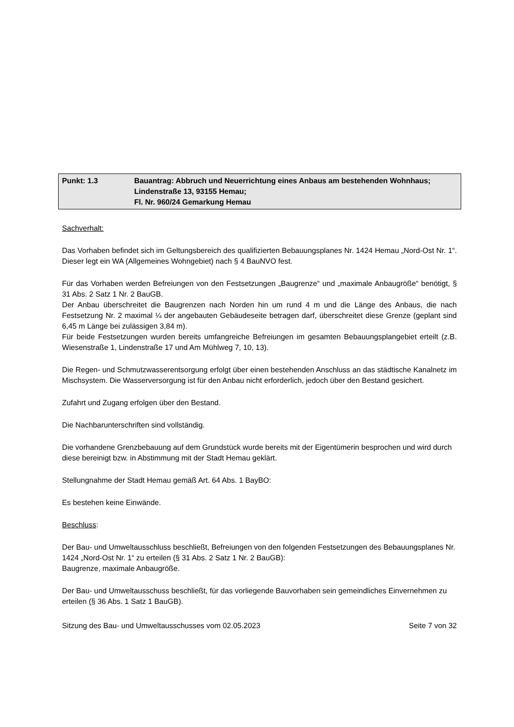| Punkt: 1.3 | Bauantrag: Abbruch und Neuerrichtung eines Anbaus am bestehenden Wohnhaus; Lindenstraße 13, 93155 Hemau; Fl. Nr. 960/24 Gemarkung Hemau |
Sachverhalt:
Das Vorhaben befindet sich im Geltungsbereich des qualifizierten Bebauungsplanes Nr. 1424 Hemau „Nord-Ost Nr. 1“. Dieser legt ein WA (Allgemeines Wohngebiet) nach § 4 BauNVO fest.
Für das Vorhaben werden Befreiungen von den Festsetzungen „Baugrenze“ und „maximale Anbaugröße“ benötigt, § 31 Abs. 2 Satz 1 Nr. 2 BauGB.
Der Anbau überschreitet die Baugrenzen nach Norden hin um rund 4 m und die Länge des Anbaus, die nach Festsetzung Nr. 2 maximal ¼ der angebauten Gebäudeseite betragen darf, überschreitet diese Grenze (geplant sind 6,45 m Länge bei zulässigen 3,84 m).
Für beide Festsetzungen wurden bereits umfangreiche Befreiungen im gesamten Bebauungsplangebiet erteilt (z.B. Wiesenstraße 1, Lindenstraße 17 und Am Mühlweg 7, 10, 13).
Die Regen- und Schmutzwasserentsorgung erfolgt über einen bestehenden Anschluss an das städtische Kanalnetz im Mischsystem. Die Wasserversorgung ist für den Anbau nicht erforderlich, jedoch über den Bestand gesichert.
Zufahrt und Zugang erfolgen über den Bestand.
Die Nachbarunterschriften sind vollständig.
Die vorhandene Grenzbebauung auf dem Grundstück wurde bereits mit der Eigentümerin besprochen und wird durch diese bereinigt bzw. in Abstimmung mit der Stadt Hemau geklärt.
Stellungnahme der Stadt Hemau gemäß Art. 64 Abs. 1 BayBO:
Es bestehen keine Einwände.
Beschluss:
Der Bau- und Umweltausschluss beschließt, Befreiungen von den folgenden Festsetzungen des Bebauungsplanes Nr. 1424 „Nord-Ost Nr. 1“ zu erteilen (§ 31 Abs. 2 Satz 1 Nr. 2 BauGB):
Baugrenze, maximale Anbaugröße.
Der Bau- und Umweltausschuss beschließt, für das vorliegende Bauvorhaben sein gemeindliches Einvernehmen zu erteilen (§ 36 Abs. 1 Satz 1 BauGB).
Sitzung des Bau- und Umweltausschusses vom 02.05.2023 Seite 7 von 32